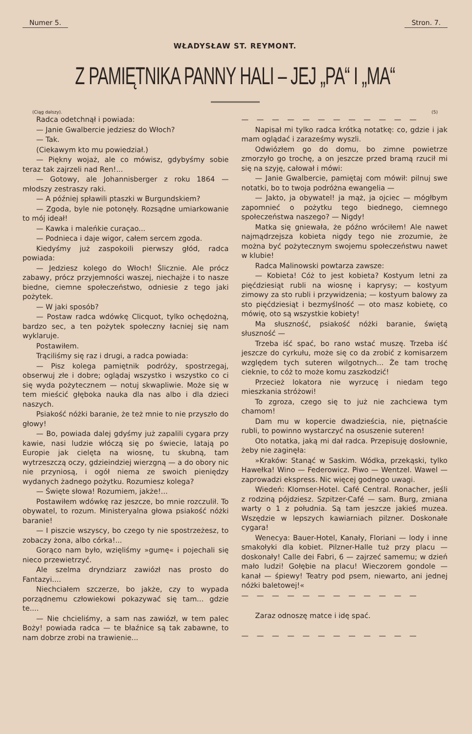Numer 5. Stron. 7.
WŁADYSŁAW ST. REYMONT.
Z PAMIĘTNIKA PANNY HALI – JEJ „PA“ I „MA“
(Ciąg dalszy). (5)
Radca odetchnął i powiada:
— Janie Gwalbercie jedziesz do Włoch?
— Tak.
(Ciekawym kto mu powiedział.)
— Piękny wojaż, ale co mówisz, gdybyśmy sobie teraz tak zajrzeli nad Ren!...
— Gotowy, ale Johannisberger z roku 1864 — młodszy zestraszy raki.
— A później spławili ptaszki w Burgundskiem?
— Zgoda, byle nie potonęły. Rozsądne umiarkowanie to mój ideał!
— Kawka i maleńkie curaçao...
— Podnieca i daje wigor, całem sercem zgoda.
Kiedyśmy już zaspokoili pierwszy głód, radca powiada:
— Jedziesz kolego do Włoch! Ślicznie. Ale prócz zabawy, prócz przyjemności waszej, niechajże i to nasze biedne, ciemne społeczeństwo, odniesie z tego jaki pożytek.
— W jaki sposób?
— Postaw radca wdówkę Clicquot, tylko ochędożną, bardzo sec, a ten pożytek społeczny łacniej się nam wyklaruje.
Postawiłem.
Trąciliśmy się raz i drugi, a radca powiada:
— Pisz kolega pamiętnik podróży, spostrzegaj, obserwuj złe i dobre; oglądaj wszystko i wszystko co ci się wyda pożytecznem — notuj skwapliwie. Może się w tem mieścić głęboka nauka dla nas albo i dla dzieci naszych.
Psiakość nóżki baranie, że też mnie to nie przyszło do głowy!
— Bo, powiada dalej gdyśmy już zapalili cygara przy kawie, nasi ludzie włóczą się po świecie, latają po Europie jak cielęta na wiosnę, tu skubną, tam wytrzeszczą oczy, gdzieindziej wierzgną — a do obory nic nie przyniosą, i ogół niema ze swoich pieniędzy wydanych żadnego pożytku. Rozumiesz kolega?
— Święte słowa! Rozumiem, jakże!...
Postawiłem wdówkę raz jeszcze, bo mnie rozczulił. To obywatel, to rozum. Ministeryalna głowa psiakość nóżki baranie!
— I piszcie wszyscy, bo czego ty nie spostrzeżesz, to zobaczy żona, albo córka!...
Gorąco nam było, wzięliśmy »gumę« i pojechali się nieco przewietrzyć.
Ale szelma dryndziarz zawiózł nas prosto do Fantazyi....
Niechciałem szczerze, bo jakże, czy to wypada porządnemu człowiekowi pokazywać się tam... gdzie te....
— Nie chcieliśmy, a sam nas zawiózł, w tem palec Boży! powiada radca — te błaźnice są tak zabawne, to nam dobrze zrobi na trawienie...
— — — — — — — — — — — —
Napisał mi tylko radca krótką notatkę: co, gdzie i jak mam oglądać i zaraześmy wyszli.
Odwiózłem go do domu, bo zimne powietrze zmorzyło go trochę, a on jeszcze przed bramą rzucił mi się na szyję, całował i mówi:
— Janie Gwalbercie, pamiętaj com mówił: pilnuj swe notatki, bo to twoja podróżna ewangelia —
— Jakto, ja obywatel! ja mąż, ja ojciec — mógłbym zapomnieć o pożytku tego biednego, ciemnego społeczeństwa naszego? — Nigdy!
Matka się gniewała, że późno wróciłem! Ale nawet najmądrzejsza kobieta nigdy tego nie zrozumie, że można być pożytecznym swojemu społeczeństwu nawet w klubie!
Radca Malinowski powtarza zawsze:
— Kobieta! Cóż to jest kobieta? Kostyum letni za pięćdziesiąt rubli na wiosnę i kaprysy; — kostyum zimowy za sto rubli i przywidzenia; — kostyum balowy za sto pięćdziesiąt i bezmyślność — oto masz kobietę, co mówię, oto są wszystkie kobiety!
Ma słuszność, psiakość nóżki baranie, świętą słuszność —
Trzeba iść spać, bo rano wstać muszę. Trzeba iść jeszcze do cyrkułu, może się co da zrobić z komisarzem względem tych suteren wilgotnych... Że tam trochę cieknie, to cóż to może komu zaszkodzić!
Przecież lokatora nie wyrzucę i niedam tego mieszkania stróżowi!
To zgroza, czego się to już nie zachciewa tym chamom!
Dam mu w kopercie dwadzieścia, nie, piętnaście rubli, to powinno wystarczyć na osuszenie suteren!
Oto notatka, jaką mi dał radca. Przepisuję dosłownie, żeby nie zaginęła:
»Kraków: Stanąć w Saskim. Wódka, przekąski, tylko Hawełka! Wino — Federowicz. Piwo — Wentzel. Wawel — zaprowadzi ekspress. Nic więcej godnego uwagi.
Wiedeń: Klomser-Hotel. Café Central. Ronacher, jeśli z rodziną pójdziesz. Szpitzer-Café — sam. Burg, zmiana warty o 1 z południa. Są tam jeszcze jakieś muzea. Wszędzie w lepszych kawiarniach pilzner. Doskonałe cygara!
Wenecya: Bauer-Hotel, Kanały, Floriani — lody i inne smakołyki dla kobiet. Pilzner-Halle tuż przy placu — doskonały! Calle dei Fabri, 6 — zajrzeć samemu; w dzień mało ludzi! Gołębie na placu! Wieczorem gondole — kanał — śpiewy! Teatry pod psem, niewarto, ani jednej nóżki baletowej!«
— — — — — — — — — — — —
Zaraz odnoszę matce i idę spać.
— — — — — — — — — — — —